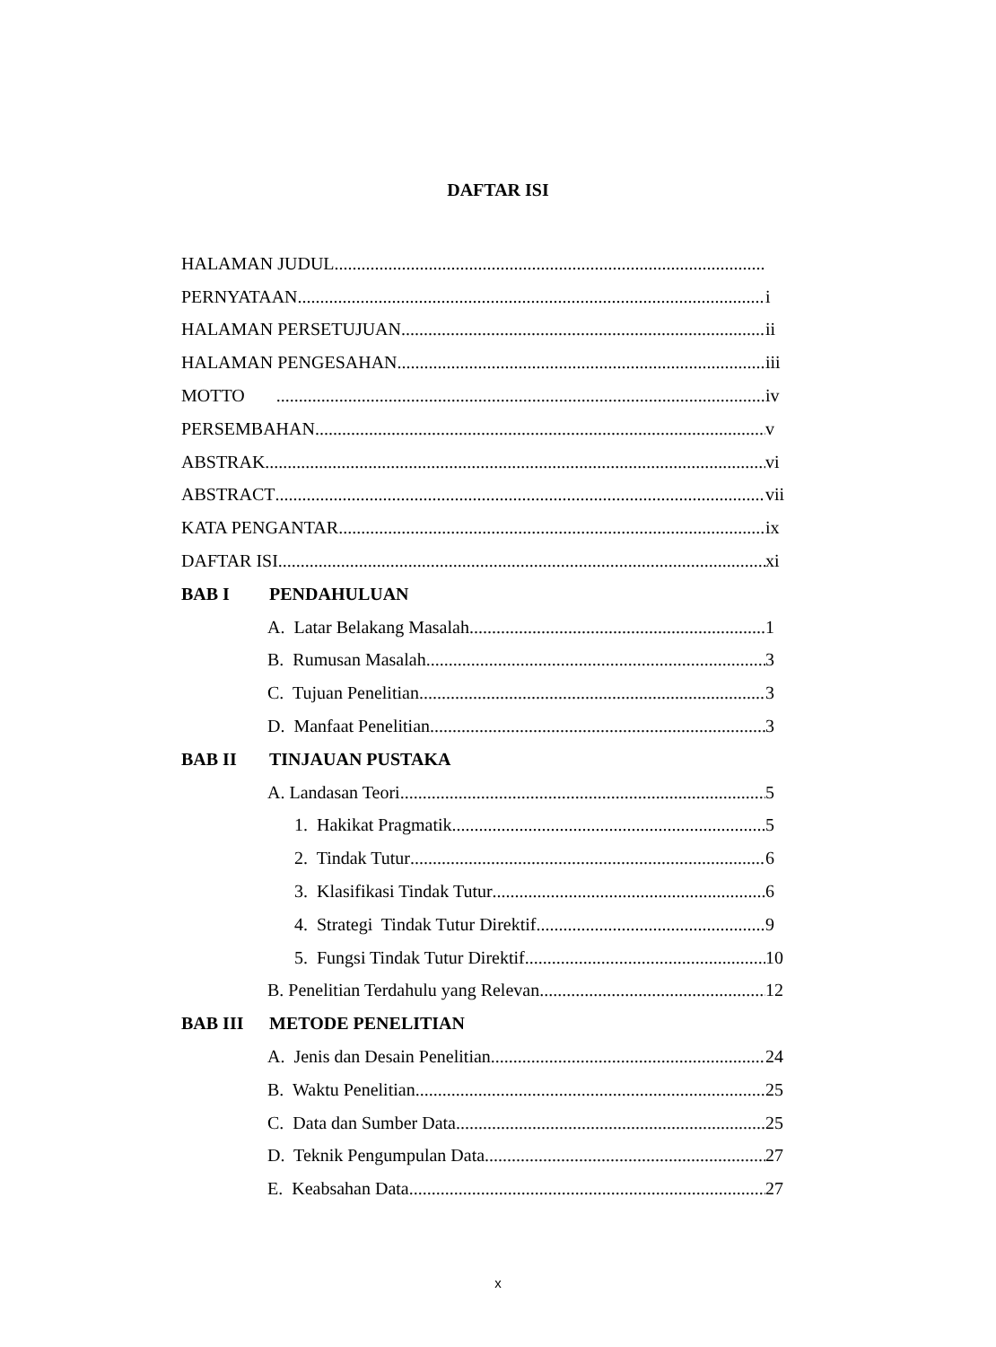DAFTAR ISI
HALAMAN JUDUL
PERNYATAAN i
HALAMAN PERSETUJUAN ii
HALAMAN PENGESAHAN iii
MOTTO iv
PERSEMBAHAN v
ABSTRAK vi
ABSTRACT vii
KATA PENGANTAR ix
DAFTAR ISI xi
BAB I PENDAHULUAN
A. Latar Belakang Masalah 1
B. Rumusan Masalah 3
C. Tujuan Penelitian 3
D. Manfaat Penelitian 3
BAB II TINJAUAN PUSTAKA
A. Landasan Teori 5
1. Hakikat Pragmatik 5
2. Tindak Tutur 6
3. Klasifikasi Tindak Tutur 6
4. Strategi Tindak Tutur Direktif 9
5. Fungsi Tindak Tutur Direktif 10
B. Penelitian Terdahulu yang Relevan 12
BAB III METODE PENELITIAN
A. Jenis dan Desain Penelitian 24
B. Waktu Penelitian 25
C. Data dan Sumber Data 25
D. Teknik Pengumpulan Data 27
E. Keabsahan Data 27
x